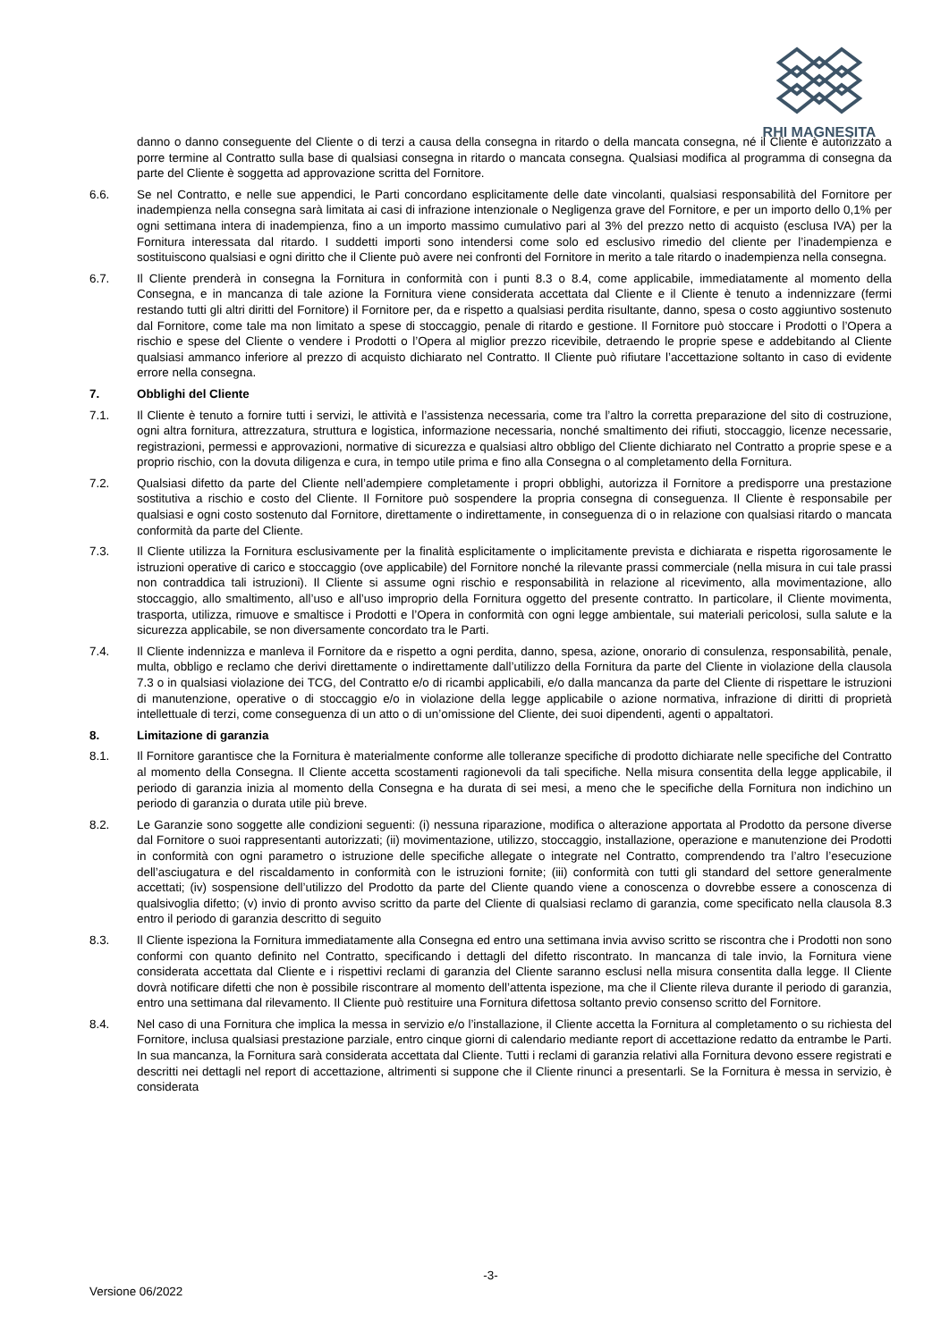RHI MAGNESITA
danno o danno conseguente del Cliente o di terzi a causa della consegna in ritardo o della mancata consegna, né il Cliente è autorizzato a porre termine al Contratto sulla base di qualsiasi consegna in ritardo o mancata consegna. Qualsiasi modifica al programma di consegna da parte del Cliente è soggetta ad approvazione scritta del Fornitore.
6.6. Se nel Contratto, e nelle sue appendici, le Parti concordano esplicitamente delle date vincolanti, qualsiasi responsabilità del Fornitore per inadempienza nella consegna sarà limitata ai casi di infrazione intenzionale o Negligenza grave del Fornitore, e per un importo dello 0,1% per ogni settimana intera di inadempienza, fino a un importo massimo cumulativo pari al 3% del prezzo netto di acquisto (esclusa IVA) per la Fornitura interessata dal ritardo. I suddetti importi sono intendersi come solo ed esclusivo rimedio del cliente per l’inadempienza e sostituiscono qualsiasi e ogni diritto che il Cliente può avere nei confronti del Fornitore in merito a tale ritardo o inadempienza nella consegna.
6.7. Il Cliente prenderà in consegna la Fornitura in conformità con i punti 8.3 o 8.4, come applicabile, immediatamente al momento della Consegna, e in mancanza di tale azione la Fornitura viene considerata accettata dal Cliente e il Cliente è tenuto a indennizzare (fermi restando tutti gli altri diritti del Fornitore) il Fornitore per, da e rispetto a qualsiasi perdita risultante, danno, spesa o costo aggiuntivo sostenuto dal Fornitore, come tale ma non limitato a spese di stoccaggio, penale di ritardo e gestione. Il Fornitore può stoccare i Prodotti o l’Opera a rischio e spese del Cliente o vendere i Prodotti o l’Opera al miglior prezzo ricevibile, detraendo le proprie spese e addebitando al Cliente qualsiasi ammanco inferiore al prezzo di acquisto dichiarato nel Contratto. Il Cliente può rifiutare l’accettazione soltanto in caso di evidente errore nella consegna.
7. Obblighi del Cliente
7.1. Il Cliente è tenuto a fornire tutti i servizi, le attività e l’assistenza necessaria, come tra l’altro la corretta preparazione del sito di costruzione, ogni altra fornitura, attrezzatura, struttura e logistica, informazione necessaria, nonché smaltimento dei rifiuti, stoccaggio, licenze necessarie, registrazioni, permessi e approvazioni, normative di sicurezza e qualsiasi altro obbligo del Cliente dichiarato nel Contratto a proprie spese e a proprio rischio, con la dovuta diligenza e cura, in tempo utile prima e fino alla Consegna o al completamento della Fornitura.
7.2. Qualsiasi difetto da parte del Cliente nell’adempiere completamente i propri obblighi, autorizza il Fornitore a predisporre una prestazione sostitutiva a rischio e costo del Cliente. Il Fornitore può sospendere la propria consegna di conseguenza. Il Cliente è responsabile per qualsiasi e ogni costo sostenuto dal Fornitore, direttamente o indirettamente, in conseguenza di o in relazione con qualsiasi ritardo o mancata conformità da parte del Cliente.
7.3. Il Cliente utilizza la Fornitura esclusivamente per la finalità esplicitamente o implicitamente prevista e dichiarata e rispetta rigorosamente le istruzioni operative di carico e stoccaggio (ove applicabile) del Fornitore nonché la rilevante prassi commerciale (nella misura in cui tale prassi non contraddica tali istruzioni). Il Cliente si assume ogni rischio e responsabilità in relazione al ricevimento, alla movimentazione, allo stoccaggio, allo smaltimento, all’uso e all’uso improprio della Fornitura oggetto del presente contratto. In particolare, il Cliente movimenta, trasporta, utilizza, rimuove e smaltisce i Prodotti e l’Opera in conformità con ogni legge ambientale, sui materiali pericolosi, sulla salute e la sicurezza applicabile, se non diversamente concordato tra le Parti.
7.4. Il Cliente indennizza e manleva il Fornitore da e rispetto a ogni perdita, danno, spesa, azione, onorario di consulenza, responsabilità, penale, multa, obbligo e reclamo che derivi direttamente o indirettamente dall’utilizzo della Fornitura da parte del Cliente in violazione della clausola 7.3 o in qualsiasi violazione dei TCG, del Contratto e/o di ricambi applicabili, e/o dalla mancanza da parte del Cliente di rispettare le istruzioni di manutenzione, operative o di stoccaggio e/o in violazione della legge applicabile o azione normativa, infrazione di diritti di proprietà intellettuale di terzi, come conseguenza di un atto o di un’omissione del Cliente, dei suoi dipendenti, agenti o appaltatori.
8. Limitazione di garanzia
8.1. Il Fornitore garantisce che la Fornitura è materialmente conforme alle tolleranze specifiche di prodotto dichiarate nelle specifiche del Contratto al momento della Consegna. Il Cliente accetta scostamenti ragionevoli da tali specifiche. Nella misura consentita della legge applicabile, il periodo di garanzia inizia al momento della Consegna e ha durata di sei mesi, a meno che le specifiche della Fornitura non indichino un periodo di garanzia o durata utile più breve.
8.2. Le Garanzie sono soggette alle condizioni seguenti: (i) nessuna riparazione, modifica o alterazione apportata al Prodotto da persone diverse dal Fornitore o suoi rappresentanti autorizzati; (ii) movimentazione, utilizzo, stoccaggio, installazione, operazione e manutenzione dei Prodotti in conformità con ogni parametro o istruzione delle specifiche allegate o integrate nel Contratto, comprendendo tra l’altro l’esecuzione dell’asciugatura e del riscaldamento in conformità con le istruzioni fornite; (iii) conformità con tutti gli standard del settore generalmente accettati; (iv) sospensione dell’utilizzo del Prodotto da parte del Cliente quando viene a conoscenza o dovrebbe essere a conoscenza di qualsivoglia difetto; (v) invio di pronto avviso scritto da parte del Cliente di qualsiasi reclamo di garanzia, come specificato nella clausola 8.3 entro il periodo di garanzia descritto di seguito
8.3. Il Cliente ispeziona la Fornitura immediatamente alla Consegna ed entro una settimana invia avviso scritto se riscontra che i Prodotti non sono conformi con quanto definito nel Contratto, specificando i dettagli del difetto riscontrato. In mancanza di tale invio, la Fornitura viene considerata accettata dal Cliente e i rispettivi reclami di garanzia del Cliente saranno esclusi nella misura consentita dalla legge. Il Cliente dovrà notificare difetti che non è possibile riscontrare al momento dell’attenta ispezione, ma che il Cliente rileva durante il periodo di garanzia, entro una settimana dal rilevamento. Il Cliente può restituire una Fornitura difettosa soltanto previo consenso scritto del Fornitore.
8.4. Nel caso di una Fornitura che implica la messa in servizio e/o l’installazione, il Cliente accetta la Fornitura al completamento o su richiesta del Fornitore, inclusa qualsiasi prestazione parziale, entro cinque giorni di calendario mediante report di accettazione redatto da entrambe le Parti. In sua mancanza, la Fornitura sarà considerata accettata dal Cliente. Tutti i reclami di garanzia relativi alla Fornitura devono essere registrati e descritti nei dettagli nel report di accettazione, altrimenti si suppone che il Cliente rinunci a presentarli. Se la Fornitura è messa in servizio, è considerata
-3-
Versione 06/2022